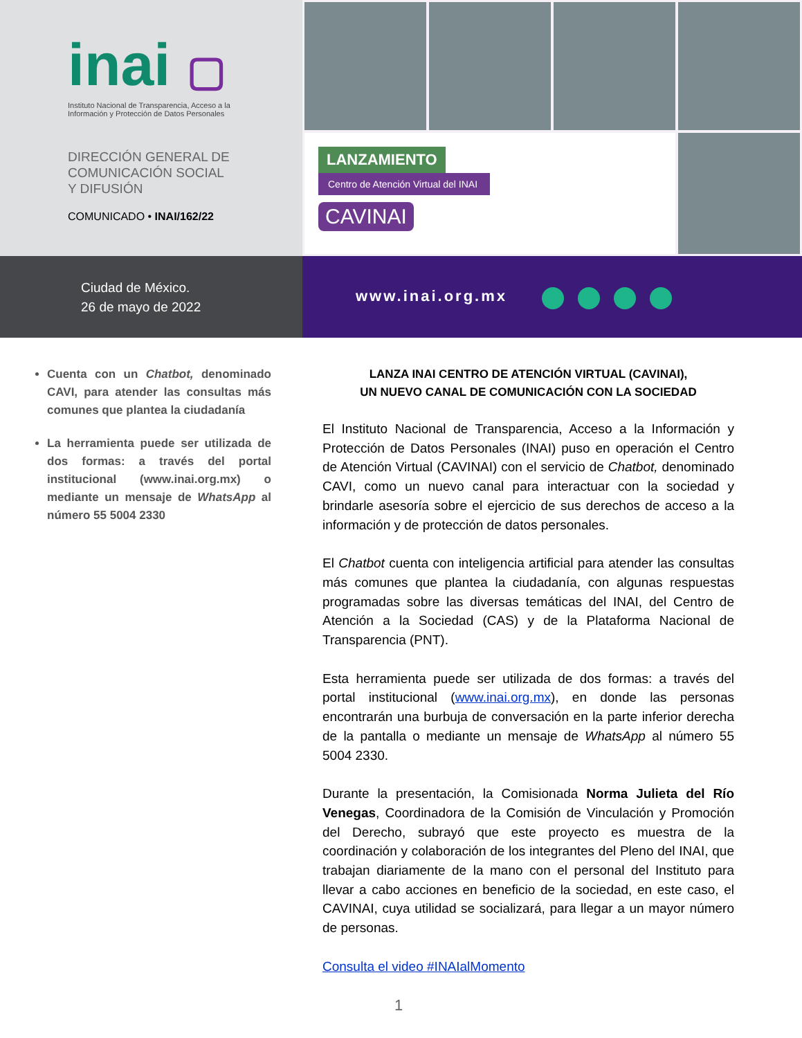inai ▢
Instituto Nacional de Transparencia, Acceso a la
Información y Protección de Datos Personales
DIRECCIÓN GENERAL DE
COMUNICACIÓN SOCIAL
Y DIFUSIÓN
COMUNICADO • INAI/162/22
LANZAMIENTO
Centro de Atención Virtual del INAI
CAVINAI
Ciudad de México.
26 de mayo de 2022
www.inai.org.mx
Cuenta con un Chatbot, denominado CAVI, para atender las consultas más comunes que plantea la ciudadanía
La herramienta puede ser utilizada de dos formas: a través del portal institucional (www.inai.org.mx) o mediante un mensaje de WhatsApp al número 55 5004 2330
LANZA INAI CENTRO DE ATENCIÓN VIRTUAL (CAVINAI),
UN NUEVO CANAL DE COMUNICACIÓN CON LA SOCIEDAD
El Instituto Nacional de Transparencia, Acceso a la Información y Protección de Datos Personales (INAI) puso en operación el Centro de Atención Virtual (CAVINAI) con el servicio de Chatbot, denominado CAVI, como un nuevo canal para interactuar con la sociedad y brindarle asesoría sobre el ejercicio de sus derechos de acceso a la información y de protección de datos personales.
El Chatbot cuenta con inteligencia artificial para atender las consultas más comunes que plantea la ciudadanía, con algunas respuestas programadas sobre las diversas temáticas del INAI, del Centro de Atención a la Sociedad (CAS) y de la Plataforma Nacional de Transparencia (PNT).
Esta herramienta puede ser utilizada de dos formas: a través del portal institucional (www.inai.org.mx), en donde las personas encontrarán una burbuja de conversación en la parte inferior derecha de la pantalla o mediante un mensaje de WhatsApp al número 55 5004 2330.
Durante la presentación, la Comisionada Norma Julieta del Río Venegas, Coordinadora de la Comisión de Vinculación y Promoción del Derecho, subrayó que este proyecto es muestra de la coordinación y colaboración de los integrantes del Pleno del INAI, que trabajan diariamente de la mano con el personal del Instituto para llevar a cabo acciones en beneficio de la sociedad, en este caso, el CAVINAI, cuya utilidad se socializará, para llegar a un mayor número de personas.
Consulta el video #INAIalMomento
1